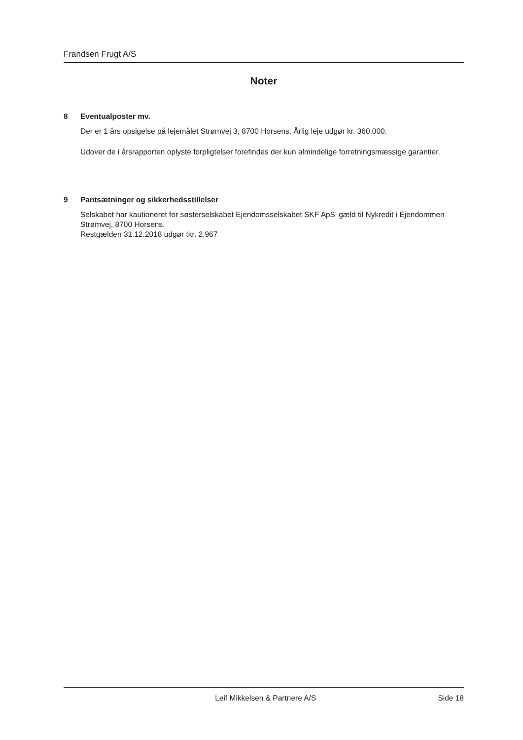Frandsen Frugt A/S
Noter
8 Eventualposter mv.
Der er 1 års opsigelse på lejemålet Strømvej 3, 8700 Horsens. Årlig leje udgør kr. 360.000.
Udover de i årsrapporten oplyste forpligtelser forefindes der kun almindelige forretningsmæssige garantier.
9 Pantsætninger og sikkerhedsstillelser
Selskabet har kautioneret for søsterselskabet Ejendomsselskabet SKF ApS' gæld til Nykredit i Ejendommen Strømvej, 8700 Horsens.
Restgælden 31.12.2018 udgør tkr. 2.967
Leif Mikkelsen & Partnere A/S Side 18